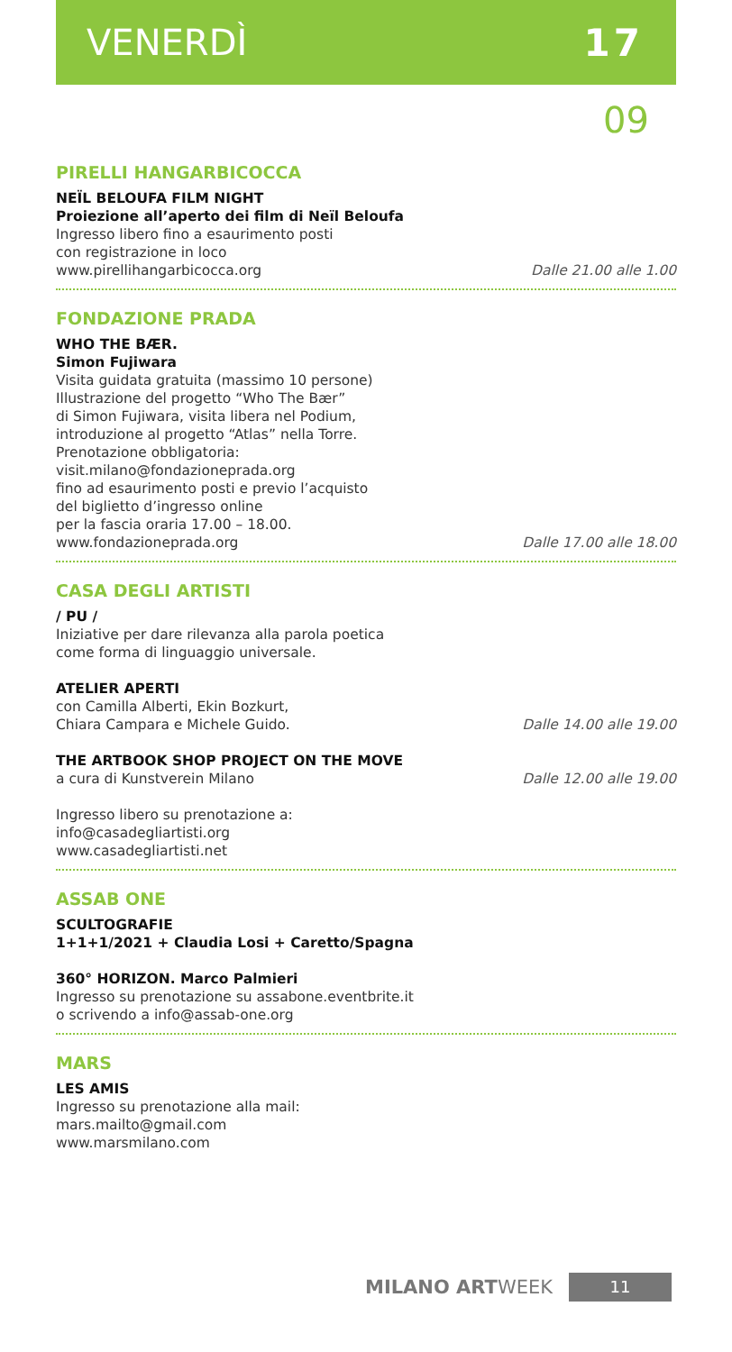VENERDÌ 17
09
PIRELLI HANGARBICOCCA
NEÏL BELOUFA FILM NIGHT
Proiezione all’aperto dei film di Neïl Beloufa
Ingresso libero fino a esaurimento posti
con registrazione in loco
www.pirellihangarbicocca.org Dalle 21.00 alle 1.00
FONDAZIONE PRADA
WHO THE BÆR.
Simon Fujiwara
Visita guidata gratuita (massimo 10 persone)
Illustrazione del progetto “Who The Bær”
di Simon Fujiwara, visita libera nel Podium,
introduzione al progetto “Atlas” nella Torre.
Prenotazione obbligatoria:
visit.milano@fondazioneprada.org
fino ad esaurimento posti e previo l’acquisto
del biglietto d’ingresso online
per la fascia oraria 17.00 – 18.00.
www.fondazioneprada.org Dalle 17.00 alle 18.00
CASA DEGLI ARTISTI
/ PU /
Iniziative per dare rilevanza alla parola poetica
come forma di linguaggio universale.
ATELIER APERTI
con Camilla Alberti, Ekin Bozkurt,
Chiara Campara e Michele Guido.
Dalle 14.00 alle 19.00
THE ARTBOOK SHOP PROJECT ON THE MOVE
a cura di Kunstverein Milano Dalle 12.00 alle 19.00
Ingresso libero su prenotazione a:
info@casadegliartisti.org
www.casadegliartisti.net
ASSAB ONE
SCULTOGRAFIE
1+1+1/2021 + Claudia Losi + Caretto/Spagna
360° HORIZON. Marco Palmieri
Ingresso su prenotazione su assabone.eventbrite.it
o scrivendo a info@assab-one.org
MARS
LES AMIS
Ingresso su prenotazione alla mail:
mars.mailto@gmail.com
www.marsmilano.com
MILANO ARTWEEK 11